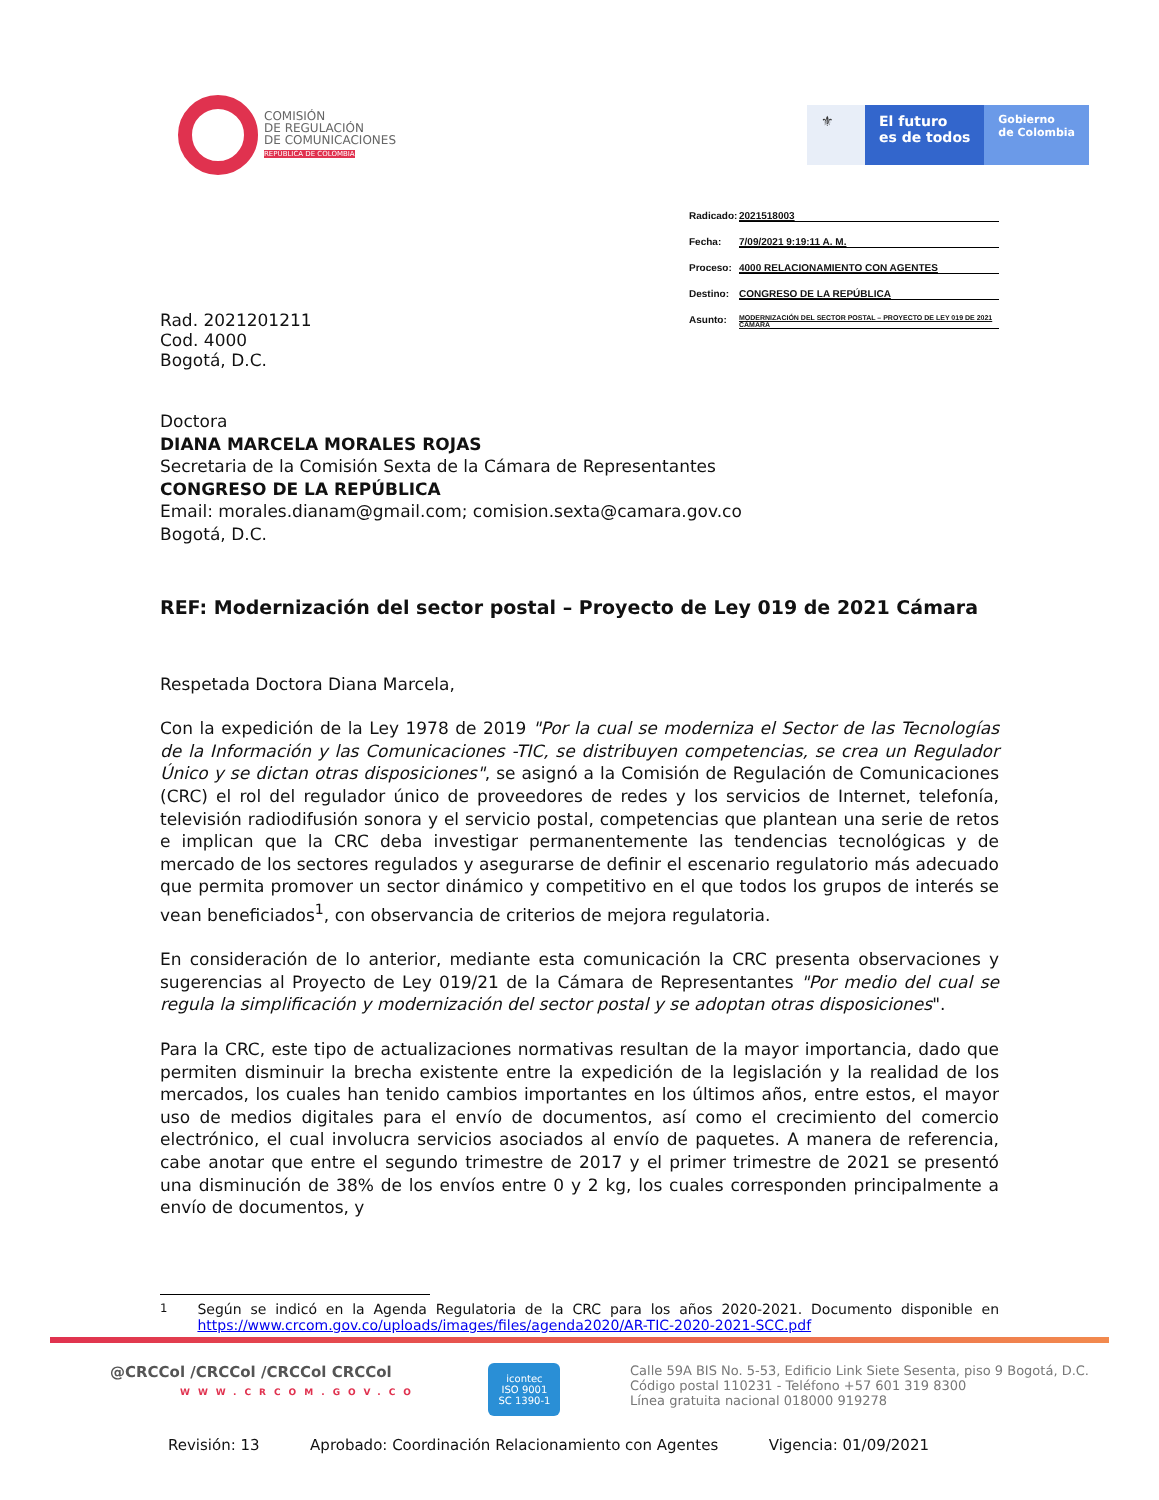COMISIÓN
DE REGULACIÓN
DE COMUNICACIONES
REPÚBLICA DE COLOMBIA
⚜ El futuro
es de todos
Gobierno
de Colombia
Rad. 2021201211
Cod. 4000
Bogotá, D.C.
Radicado: 2021518003
Fecha: 7/09/2021 9:19:11 A. M.
Proceso: 4000 RELACIONAMIENTO CON AGENTES
Destino: CONGRESO DE LA REPÚBLICA
Asunto: MODERNIZACIÓN DEL SECTOR POSTAL – PROYECTO DE LEY 019 DE 2021 CÁMARA
Doctora
DIANA MARCELA MORALES ROJAS
Secretaria de la Comisión Sexta de la Cámara de Representantes
CONGRESO DE LA REPÚBLICA
Email: morales.dianam@gmail.com; comision.sexta@camara.gov.co
Bogotá, D.C.
REF: Modernización del sector postal – Proyecto de Ley 019 de 2021 Cámara
Respetada Doctora Diana Marcela,
Con la expedición de la Ley 1978 de 2019 "Por la cual se moderniza el Sector de las Tecnologías de la Información y las Comunicaciones -TIC, se distribuyen competencias, se crea un Regulador Único y se dictan otras disposiciones", se asignó a la Comisión de Regulación de Comunicaciones (CRC) el rol del regulador único de proveedores de redes y los servicios de Internet, telefonía, televisión radiodifusión sonora y el servicio postal, competencias que plantean una serie de retos e implican que la CRC deba investigar permanentemente las tendencias tecnológicas y de mercado de los sectores regulados y asegurarse de definir el escenario regulatorio más adecuado que permita promover un sector dinámico y competitivo en el que todos los grupos de interés se vean beneficiados<sup>1</sup>, con observancia de criterios de mejora regulatoria.
En consideración de lo anterior, mediante esta comunicación la CRC presenta observaciones y sugerencias al Proyecto de Ley 019/21 de la Cámara de Representantes "Por medio del cual se regula la simplificación y modernización del sector postal y se adoptan otras disposiciones".
Para la CRC, este tipo de actualizaciones normativas resultan de la mayor importancia, dado que permiten disminuir la brecha existente entre la expedición de la legislación y la realidad de los mercados, los cuales han tenido cambios importantes en los últimos años, entre estos, el mayor uso de medios digitales para el envío de documentos, así como el crecimiento del comercio electrónico, el cual involucra servicios asociados al envío de paquetes. A manera de referencia, cabe anotar que entre el segundo trimestre de 2017 y el primer trimestre de 2021 se presentó una disminución de 38% de los envíos entre 0 y 2 kg, los cuales corresponden principalmente a envío de documentos, y
<sup>1</sup> Según se indicó en la Agenda Regulatoria de la CRC para los años 2020-2021. Documento disponible en https://www.crcom.gov.co/uploads/images/files/agenda2020/AR-TIC-2020-2021-SCC.pdf
@CRCCol /CRCCol /CRCCol CRCCol
WWW.CRCOM.GOV.CO
icontec
ISO 9001
SC 1390-1
Calle 59A BIS No. 5-53, Edificio Link Siete Sesenta, piso 9 Bogotá, D.C.
Código postal 110231 - Teléfono +57 601 319 8300
Línea gratuita nacional 018000 919278
Revisión: 13 Aprobado: Coordinación Relacionamiento con Agentes Vigencia: 01/09/2021